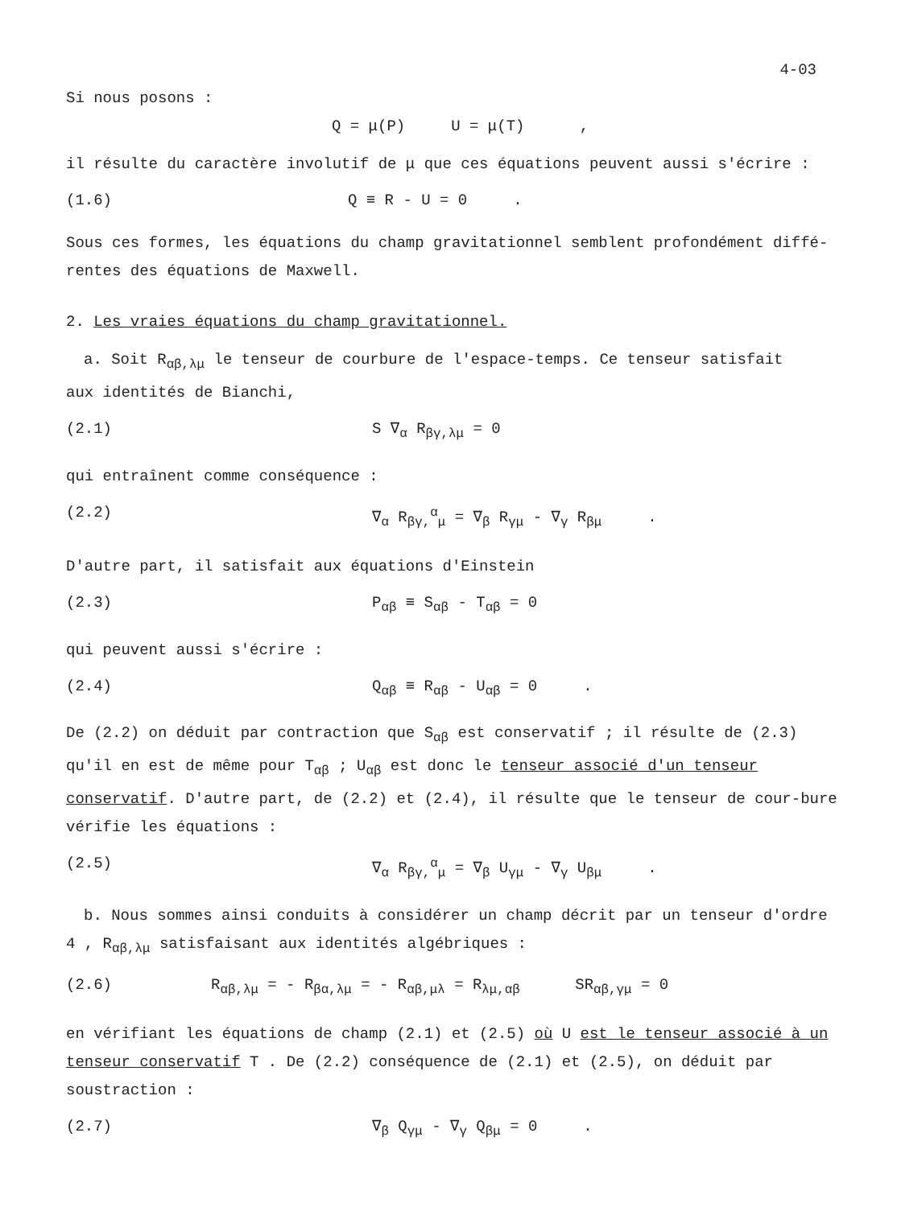4-03
Si nous posons :
Q = μ(P) U = μ(T) ,
il résulte du caractère involutif de μ que ces équations peuvent aussi s'écrire :
(1.6) Q ≡ R - U = 0 .
Sous ces formes, les équations du champ gravitationnel semblent profondément diffé-rentes des équations de Maxwell.
2. Les vraies équations du champ gravitationnel.
a. Soit R<sub>αβ,λμ</sub> le tenseur de courbure de l'espace-temps. Ce tenseur satisfait
aux identités de Bianchi,
(2.1) S ∇<sub>α</sub> R<sub>βγ,λμ</sub> = 0
qui entraînent comme conséquence :
(2.2) ∇<sub>α</sub> R<sub>βγ,</sub><sup>α</sup><sub>μ</sub> = ∇<sub>β</sub> R<sub>γμ</sub> - ∇<sub>γ</sub> R<sub>βμ</sub> .
D'autre part, il satisfait aux équations d'Einstein
(2.3) P<sub>αβ</sub> ≡ S<sub>αβ</sub> - T<sub>αβ</sub> = 0
qui peuvent aussi s'écrire :
(2.4) Q<sub>αβ</sub> ≡ R<sub>αβ</sub> - U<sub>αβ</sub> = 0 .
De (2.2) on déduit par contraction que S<sub>αβ</sub> est conservatif ; il résulte de (2.3) qu'il en est de même pour T<sub>αβ</sub> ; U<sub>αβ</sub> est donc le tenseur associé d'un tenseur conservatif. D'autre part, de (2.2) et (2.4), il résulte que le tenseur de cour-bure vérifie les équations :
(2.5) ∇<sub>α</sub> R<sub>βγ,</sub><sup>α</sup><sub>μ</sub> = ∇<sub>β</sub> U<sub>γμ</sub> - ∇<sub>γ</sub> U<sub>βμ</sub> .
b. Nous sommes ainsi conduits à considérer un champ décrit par un tenseur d'ordre
4 , R<sub>αβ,λμ</sub> satisfaisant aux identités algébriques :
(2.6) R<sub>αβ,λμ</sub> = - R<sub>βα,λμ</sub> = - R<sub>αβ,μλ</sub> = R<sub>λμ,αβ</sub> SR<sub>αβ,γμ</sub> = 0
en vérifiant les équations de champ (2.1) et (2.5) où U est le tenseur associé à un tenseur conservatif T . De (2.2) conséquence de (2.1) et (2.5), on déduit par soustraction :
(2.7) ∇<sub>β</sub> Q<sub>γμ</sub> - ∇<sub>γ</sub> Q<sub>βμ</sub> = 0 .